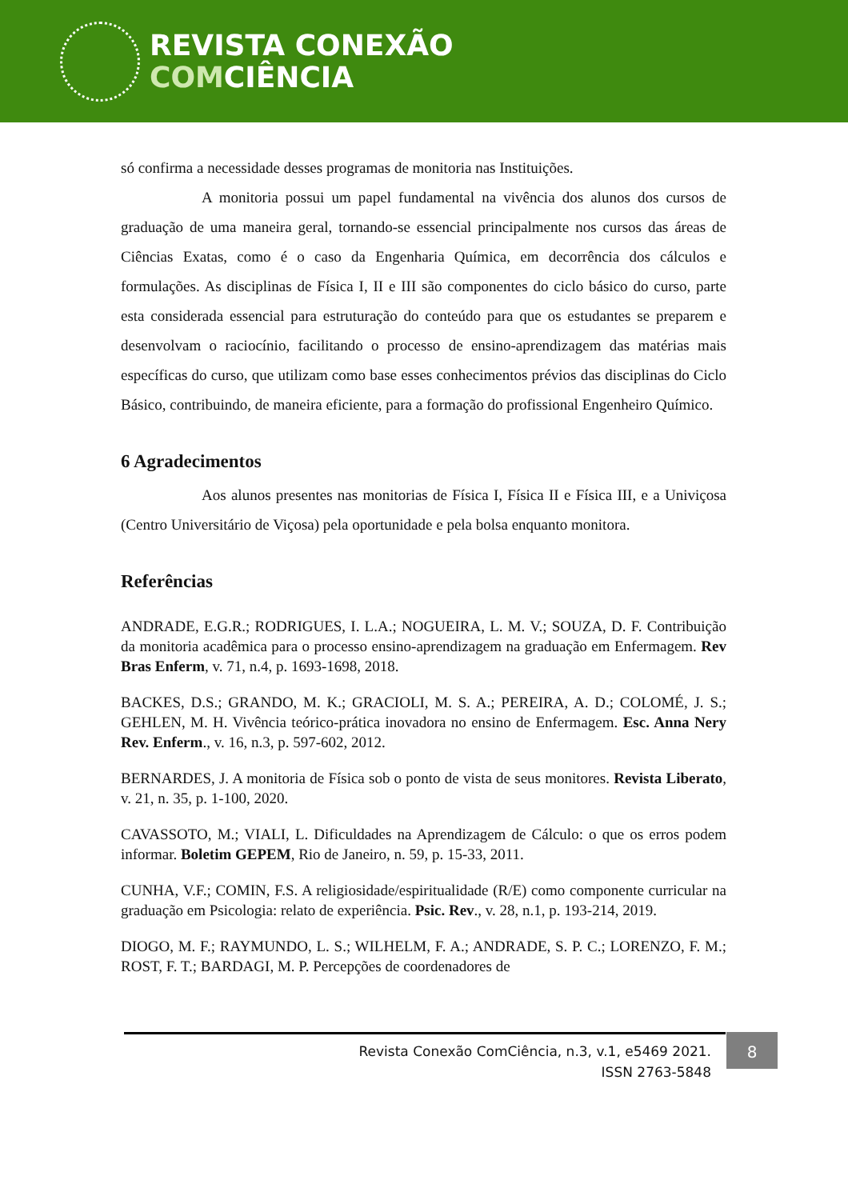REVISTA CONEXÃO
COMCIÊNCIA
só confirma a necessidade desses programas de monitoria nas Instituições.
A monitoria possui um papel fundamental na vivência dos alunos dos cursos de graduação de uma maneira geral, tornando-se essencial principalmente nos cursos das áreas de Ciências Exatas, como é o caso da Engenharia Química, em decorrência dos cálculos e formulações. As disciplinas de Física I, II e III são componentes do ciclo básico do curso, parte esta considerada essencial para estruturação do conteúdo para que os estudantes se preparem e desenvolvam o raciocínio, facilitando o processo de ensino-aprendizagem das matérias mais específicas do curso, que utilizam como base esses conhecimentos prévios das disciplinas do Ciclo Básico, contribuindo, de maneira eficiente, para a formação do profissional Engenheiro Químico.
6 Agradecimentos
Aos alunos presentes nas monitorias de Física I, Física II e Física III, e a Univiçosa (Centro Universitário de Viçosa) pela oportunidade e pela bolsa enquanto monitora.
Referências
ANDRADE, E.G.R.; RODRIGUES, I. L.A.; NOGUEIRA, L. M. V.; SOUZA, D. F. Contribuição da monitoria acadêmica para o processo ensino-aprendizagem na graduação em Enfermagem. Rev Bras Enferm, v. 71, n.4, p. 1693-1698, 2018.
BACKES, D.S.; GRANDO, M. K.; GRACIOLI, M. S. A.; PEREIRA, A. D.; COLOMÉ, J. S.; GEHLEN, M. H. Vivência teórico-prática inovadora no ensino de Enfermagem. Esc. Anna Nery Rev. Enferm., v. 16, n.3, p. 597-602, 2012.
BERNARDES, J. A monitoria de Física sob o ponto de vista de seus monitores. Revista Liberato, v. 21, n. 35, p. 1-100, 2020.
CAVASSOTO, M.; VIALI, L. Dificuldades na Aprendizagem de Cálculo: o que os erros podem informar. Boletim GEPEM, Rio de Janeiro, n. 59, p. 15-33, 2011.
CUNHA, V.F.; COMIN, F.S. A religiosidade/espiritualidade (R/E) como componente curricular na graduação em Psicologia: relato de experiência. Psic. Rev., v. 28, n.1, p. 193-214, 2019.
DIOGO, M. F.; RAYMUNDO, L. S.; WILHELM, F. A.; ANDRADE, S. P. C.; LORENZO, F. M.; ROST, F. T.; BARDAGI, M. P. Percepções de coordenadores de
Revista Conexão ComCiência, n.3, v.1, e5469 2021.
ISSN 2763-5848
8